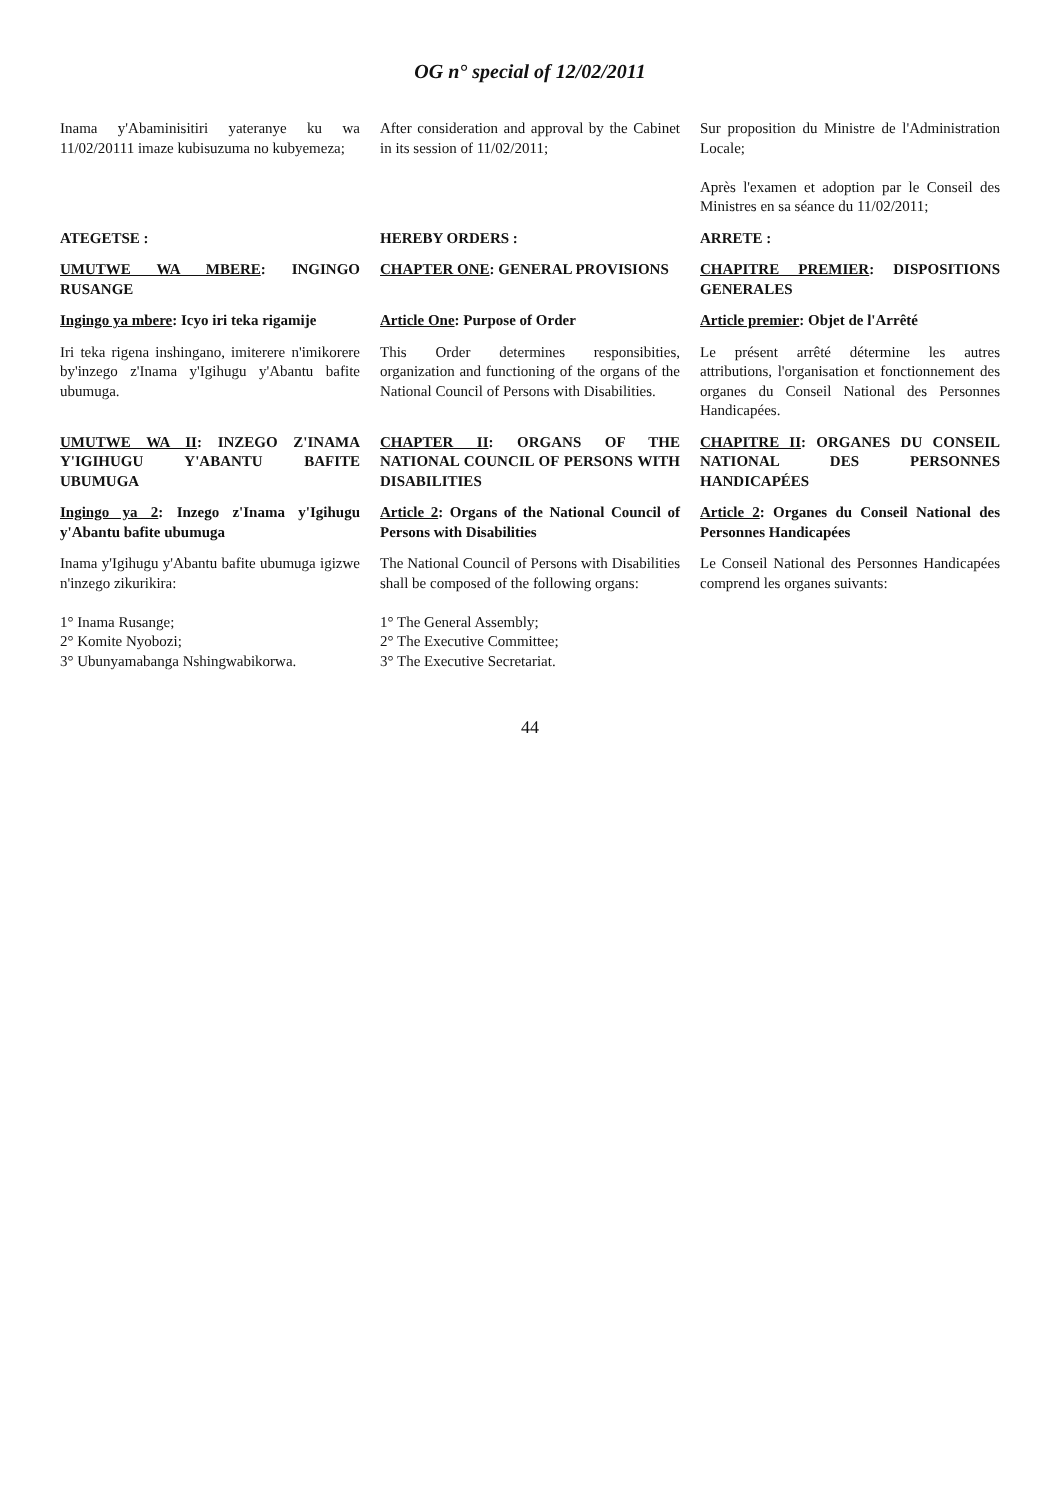OG n° special of 12/02/2011
| Inama y'Abaminisitiri yateranye ku wa 11/02/20111 imaze kubisuzuma no kubyemeza; | After consideration and approval by the Cabinet in its session of 11/02/2011; | Sur proposition du Ministre de l'Administration Locale; Après l'examen et adoption par le Conseil des Ministres en sa séance du 11/02/2011; |
| ATEGETSE : | HEREBY ORDERS : | ARRETE : |
| UMUTWE WA MBERE : INGINGO RUSANGE | CHAPTER ONE : GENERAL PROVISIONS | CHAPITRE PREMIER : DISPOSITIONS GENERALES |
| Ingingo ya mbere : Icyo iri teka rigamije | Article One : Purpose of Order | Article premier : Objet de l'Arrêté |
| Iri teka rigena inshingano, imiterere n'imikorere by'inzego z'Inama y'Igihugu y'Abantu bafite ubumuga. | This Order determines responsibities, organization and functioning of the organs of the National Council of Persons with Disabilities. | Le présent arrêté détermine les autres attributions, l'organisation et fonctionnement des organes du Conseil National des Personnes Handicapées. |
| UMUTWE WA II : INZEGO Z'INAMA Y'IGIHUGU Y'ABANTU BAFITE UBUMUGA | CHAPTER II : ORGANS OF THE NATIONAL COUNCIL OF PERSONS WITH DISABILITIES | CHAPITRE II : ORGANES DU CONSEIL NATIONAL DES PERSONNES HANDICAPÉES |
| Ingingo ya 2 : Inzego z'Inama y'Igihugu y'Abantu bafite ubumuga | Article 2 : Organs of the National Council of Persons with Disabilities | Article 2 : Organes du Conseil National des Personnes Handicapées |
| Inama y'Igihugu y'Abantu bafite ubumuga igizwe n'inzego zikurikira: 1° Inama Rusange; 2° Komite Nyobozi; 3° Ubunyamabanga Nshingwabikorwa. | The National Council of Persons with Disabilities shall be composed of the following organs: 1° The General Assembly; 2° The Executive Committee; 3° The Executive Secretariat. | Le Conseil National des Personnes Handicapées comprend les organes suivants: |
44